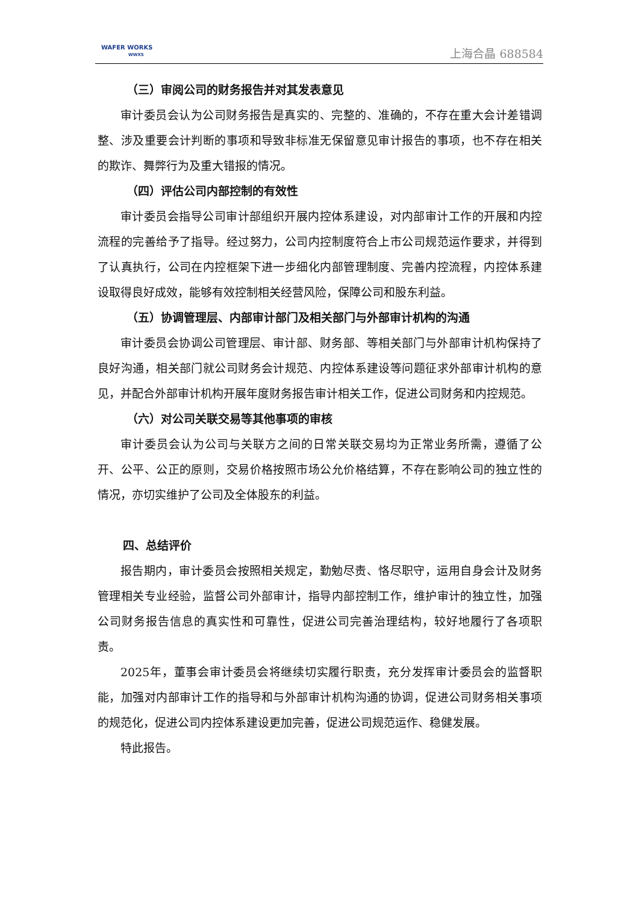WAFER WORKS
WWXS
上海合晶 688584
（三）审阅公司的财务报告并对其发表意见
审计委员会认为公司财务报告是真实的、完整的、准确的，不存在重大会计差错调整、涉及重要会计判断的事项和导致非标准无保留意见审计报告的事项，也不存在相关的欺诈、舞弊行为及重大错报的情况。
（四）评估公司内部控制的有效性
审计委员会指导公司审计部组织开展内控体系建设，对内部审计工作的开展和内控流程的完善给予了指导。经过努力，公司内控制度符合上市公司规范运作要求，并得到了认真执行，公司在内控框架下进一步细化内部管理制度、完善内控流程，内控体系建设取得良好成效，能够有效控制相关经营风险，保障公司和股东利益。
（五）协调管理层、内部审计部门及相关部门与外部审计机构的沟通
审计委员会协调公司管理层、审计部、财务部、等相关部门与外部审计机构保持了良好沟通，相关部门就公司财务会计规范、内控体系建设等问题征求外部审计机构的意见，并配合外部审计机构开展年度财务报告审计相关工作，促进公司财务和内控规范。
（六）对公司关联交易等其他事项的审核
审计委员会认为公司与关联方之间的日常关联交易均为正常业务所需，遵循了公开、公平、公正的原则，交易价格按照市场公允价格结算，不存在影响公司的独立性的情况，亦切实维护了公司及全体股东的利益。
四、总结评价
报告期内，审计委员会按照相关规定，勤勉尽责、恪尽职守，运用自身会计及财务管理相关专业经验，监督公司外部审计，指导内部控制工作，维护审计的独立性，加强公司财务报告信息的真实性和可靠性，促进公司完善治理结构，较好地履行了各项职责。
2025年，董事会审计委员会将继续切实履行职责，充分发挥审计委员会的监督职能，加强对内部审计工作的指导和与外部审计机构沟通的协调，促进公司财务相关事项的规范化，促进公司内控体系建设更加完善，促进公司规范运作、稳健发展。
特此报告。